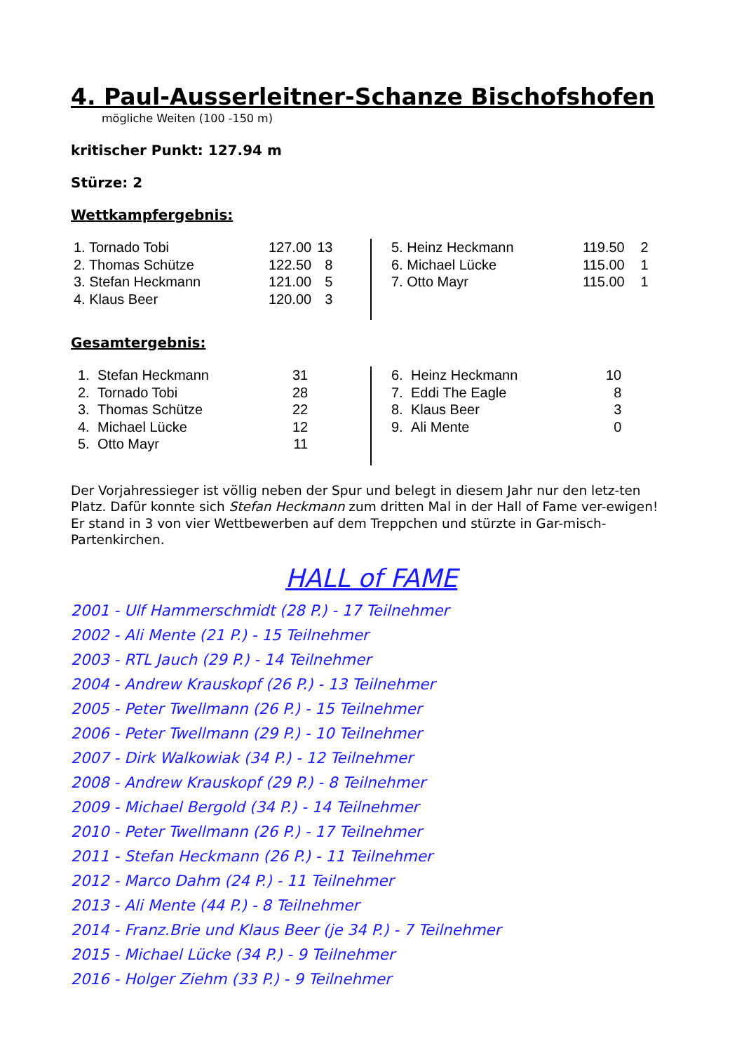4. Paul-Ausserleitner-Schanze Bischofshofen
mögliche Weiten (100 -150 m)
kritischer Punkt: 127.94 m
Stürze: 2
Wettkampfergebnis:
| 1. Tornado Tobi | 127.00 | 13 |
| 2. Thomas Schütze | 122.50 | 8 |
| 3. Stefan Heckmann | 121.00 | 5 |
| 4. Klaus Beer | 120.00 | 3 |
| 5. Heinz Heckmann | 119.50 | 2 |
| 6. Michael Lücke | 115.00 | 1 |
| 7. Otto Mayr | 115.00 | 1 |
Gesamtergebnis:
| 1. | Stefan Heckmann | 31 |
| 2. | Tornado Tobi | 28 |
| 3. | Thomas Schütze | 22 |
| 4. | Michael Lücke | 12 |
| 5. | Otto Mayr | 11 |
| 6. | Heinz Heckmann | 10 |
| 7. | Eddi The Eagle | 8 |
| 8. | Klaus Beer | 3 |
| 9. | Ali Mente | 0 |
Der Vorjahressieger ist völlig neben der Spur und belegt in diesem Jahr nur den letz-ten Platz. Dafür konnte sich Stefan Heckmann zum dritten Mal in der Hall of Fame ver-ewigen! Er stand in 3 von vier Wettbewerben auf dem Treppchen und stürzte in Gar-misch-Partenkirchen.
HALL of FAME
2001 - Ulf Hammerschmidt (28 P.) - 17 Teilnehmer
2002 - Ali Mente (21 P.) - 15 Teilnehmer
2003 - RTL Jauch (29 P.) - 14 Teilnehmer
2004 - Andrew Krauskopf (26 P.) - 13 Teilnehmer
2005 - Peter Twellmann (26 P.) - 15 Teilnehmer
2006 - Peter Twellmann (29 P.) - 10 Teilnehmer
2007 - Dirk Walkowiak (34 P.) - 12 Teilnehmer
2008 - Andrew Krauskopf (29 P.) - 8 Teilnehmer
2009 - Michael Bergold (34 P.) - 14 Teilnehmer
2010 - Peter Twellmann (26 P.) - 17 Teilnehmer
2011 - Stefan Heckmann (26 P.) - 11 Teilnehmer
2012 - Marco Dahm (24 P.) - 11 Teilnehmer
2013 - Ali Mente (44 P.) - 8 Teilnehmer
2014 - Franz.Brie und Klaus Beer (je 34 P.) - 7 Teilnehmer
2015 - Michael Lücke (34 P.) - 9 Teilnehmer
2016 - Holger Ziehm (33 P.) - 9 Teilnehmer